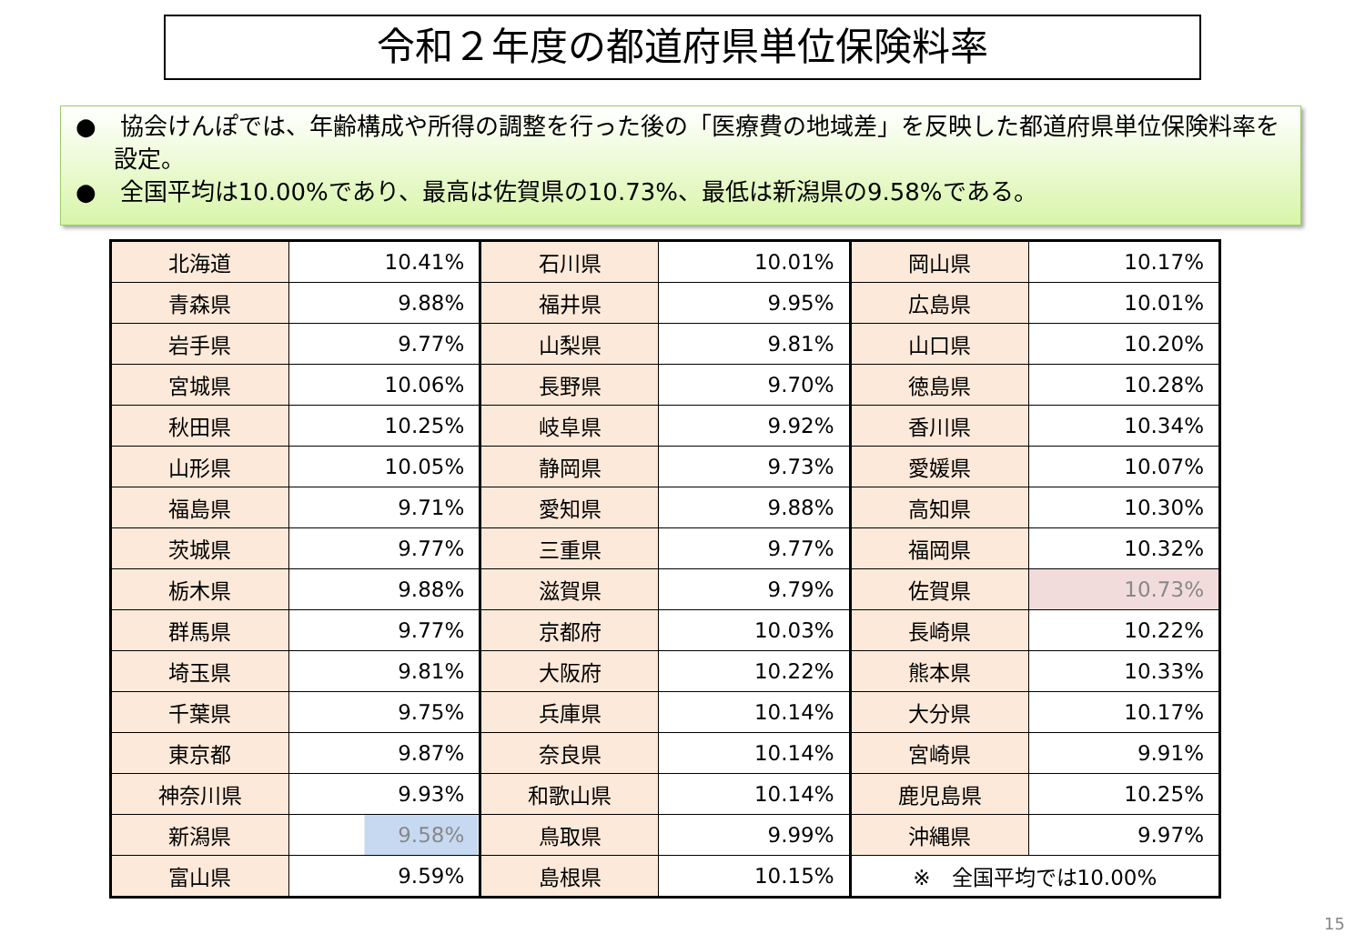令和２年度の都道府県単位保険料率
●　協会けんぽでは、年齢構成や所得の調整を行った後の「医療費の地域差」を反映した都道府県単位保険料率を設定。
●　全国平均は10.00%であり、最高は佐賀県の10.73%、最低は新潟県の9.58%である。
| 北海道 | 10.41% | 石川県 | 10.01% | 岡山県 | 10.17% |
| 青森県 | 9.88% | 福井県 | 9.95% | 広島県 | 10.01% |
| 岩手県 | 9.77% | 山梨県 | 9.81% | 山口県 | 10.20% |
| 宮城県 | 10.06% | 長野県 | 9.70% | 徳島県 | 10.28% |
| 秋田県 | 10.25% | 岐阜県 | 9.92% | 香川県 | 10.34% |
| 山形県 | 10.05% | 静岡県 | 9.73% | 愛媛県 | 10.07% |
| 福島県 | 9.71% | 愛知県 | 9.88% | 高知県 | 10.30% |
| 茨城県 | 9.77% | 三重県 | 9.77% | 福岡県 | 10.32% |
| 栃木県 | 9.88% | 滋賀県 | 9.79% | 佐賀県 | 10.73% |
| 群馬県 | 9.77% | 京都府 | 10.03% | 長崎県 | 10.22% |
| 埼玉県 | 9.81% | 大阪府 | 10.22% | 熊本県 | 10.33% |
| 千葉県 | 9.75% | 兵庫県 | 10.14% | 大分県 | 10.17% |
| 東京都 | 9.87% | 奈良県 | 10.14% | 宮崎県 | 9.91% |
| 神奈川県 | 9.93% | 和歌山県 | 10.14% | 鹿児島県 | 10.25% |
| 新潟県 | 9.58% | 鳥取県 | 9.99% | 沖縄県 | 9.97% |
| 富山県 | 9.59% | 島根県 | 10.15% | ※ 全国平均では10.00% | |
15